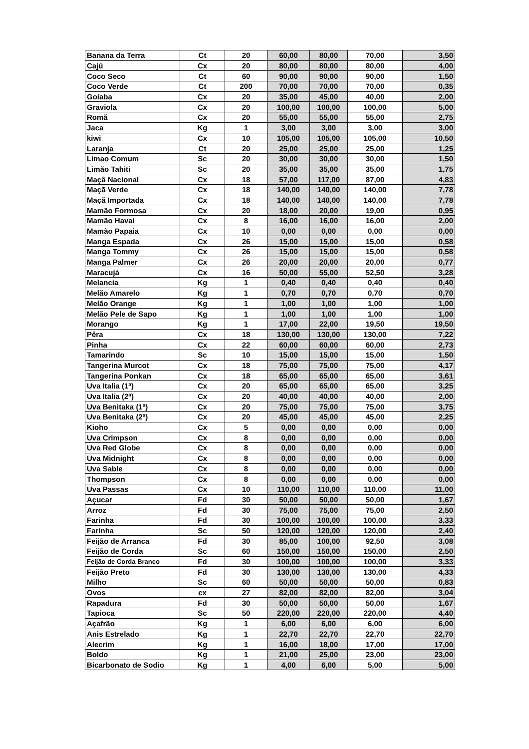| Banana da Terra | Ct | 20 | 60,00 | 80,00 | 70,00 | 3,50 |
| Cajú | Cx | 20 | 80,00 | 80,00 | 80,00 | 4,00 |
| Coco Seco | Ct | 60 | 90,00 | 90,00 | 90,00 | 1,50 |
| Coco Verde | Ct | 200 | 70,00 | 70,00 | 70,00 | 0,35 |
| Goiaba | Cx | 20 | 35,00 | 45,00 | 40,00 | 2,00 |
| Graviola | Cx | 20 | 100,00 | 100,00 | 100,00 | 5,00 |
| Romã | Cx | 20 | 55,00 | 55,00 | 55,00 | 2,75 |
| Jaca | Kg | 1 | 3,00 | 3,00 | 3,00 | 3,00 |
| kiwi | Cx | 10 | 105,00 | 105,00 | 105,00 | 10,50 |
| Laranja | Ct | 20 | 25,00 | 25,00 | 25,00 | 1,25 |
| Limao Comum | Sc | 20 | 30,00 | 30,00 | 30,00 | 1,50 |
| Limão Tahiti | Sc | 20 | 35,00 | 35,00 | 35,00 | 1,75 |
| Maçâ Nacional | Cx | 18 | 57,00 | 117,00 | 87,00 | 4,83 |
| Maçã Verde | Cx | 18 | 140,00 | 140,00 | 140,00 | 7,78 |
| Maçã Importada | Cx | 18 | 140,00 | 140,00 | 140,00 | 7,78 |
| Mamão Formosa | Cx | 20 | 18,00 | 20,00 | 19,00 | 0,95 |
| Mamão Havaí | Cx | 8 | 16,00 | 16,00 | 16,00 | 2,00 |
| Mamão Papaia | Cx | 10 | 0,00 | 0,00 | 0,00 | 0,00 |
| Manga Espada | Cx | 26 | 15,00 | 15,00 | 15,00 | 0,58 |
| Manga Tommy | Cx | 26 | 15,00 | 15,00 | 15,00 | 0,58 |
| Manga Palmer | Cx | 26 | 20,00 | 20,00 | 20,00 | 0,77 |
| Maracujá | Cx | 16 | 50,00 | 55,00 | 52,50 | 3,28 |
| Melancia | Kg | 1 | 0,40 | 0,40 | 0,40 | 0,40 |
| Melão Amarelo | Kg | 1 | 0,70 | 0,70 | 0,70 | 0,70 |
| Melão Orange | Kg | 1 | 1,00 | 1,00 | 1,00 | 1,00 |
| Melão Pele de Sapo | Kg | 1 | 1,00 | 1,00 | 1,00 | 1,00 |
| Morango | Kg | 1 | 17,00 | 22,00 | 19,50 | 19,50 |
| Pêra | Cx | 18 | 130,00 | 130,00 | 130,00 | 7,22 |
| Pinha | Cx | 22 | 60,00 | 60,00 | 60,00 | 2,73 |
| Tamarindo | Sc | 10 | 15,00 | 15,00 | 15,00 | 1,50 |
| Tangerina Murcot | Cx | 18 | 75,00 | 75,00 | 75,00 | 4,17 |
| Tangerina Ponkan | Cx | 18 | 65,00 | 65,00 | 65,00 | 3,61 |
| Uva Italia (1ª) | Cx | 20 | 65,00 | 65,00 | 65,00 | 3,25 |
| Uva Italia (2ª) | Cx | 20 | 40,00 | 40,00 | 40,00 | 2,00 |
| Uva Benitaka (1ª) | Cx | 20 | 75,00 | 75,00 | 75,00 | 3,75 |
| Uva Benitaka (2ª) | Cx | 20 | 45,00 | 45,00 | 45,00 | 2,25 |
| Kioho | Cx | 5 | 0,00 | 0,00 | 0,00 | 0,00 |
| Uva Crimpson | Cx | 8 | 0,00 | 0,00 | 0,00 | 0,00 |
| Uva Red Globe | Cx | 8 | 0,00 | 0,00 | 0,00 | 0,00 |
| Uva Midnight | Cx | 8 | 0,00 | 0,00 | 0,00 | 0,00 |
| Uva Sable | Cx | 8 | 0,00 | 0,00 | 0,00 | 0,00 |
| Thompson | Cx | 8 | 0,00 | 0,00 | 0,00 | 0,00 |
| Uva Passas | Cx | 10 | 110,00 | 110,00 | 110,00 | 11,00 |
| Açucar | Fd | 30 | 50,00 | 50,00 | 50,00 | 1,67 |
| Arroz | Fd | 30 | 75,00 | 75,00 | 75,00 | 2,50 |
| Farinha | Fd | 30 | 100,00 | 100,00 | 100,00 | 3,33 |
| Farinha | Sc | 50 | 120,00 | 120,00 | 120,00 | 2,40 |
| Feijão de Arranca | Fd | 30 | 85,00 | 100,00 | 92,50 | 3,08 |
| Feijão de Corda | Sc | 60 | 150,00 | 150,00 | 150,00 | 2,50 |
| Feijão de Corda Branco | Fd | 30 | 100,00 | 100,00 | 100,00 | 3,33 |
| Feijão Preto | Fd | 30 | 130,00 | 130,00 | 130,00 | 4,33 |
| Milho | Sc | 60 | 50,00 | 50,00 | 50,00 | 0,83 |
| Ovos | cx | 27 | 82,00 | 82,00 | 82,00 | 3,04 |
| Rapadura | Fd | 30 | 50,00 | 50,00 | 50,00 | 1,67 |
| Tapioca | Sc | 50 | 220,00 | 220,00 | 220,00 | 4,40 |
| Açafrão | Kg | 1 | 6,00 | 6,00 | 6,00 | 6,00 |
| Anis Estrelado | Kg | 1 | 22,70 | 22,70 | 22,70 | 22,70 |
| Alecrim | Kg | 1 | 16,00 | 18,00 | 17,00 | 17,00 |
| Boldo | Kg | 1 | 21,00 | 25,00 | 23,00 | 23,00 |
| Bicarbonato de Sodio | Kg | 1 | 4,00 | 6,00 | 5,00 | 5,00 |